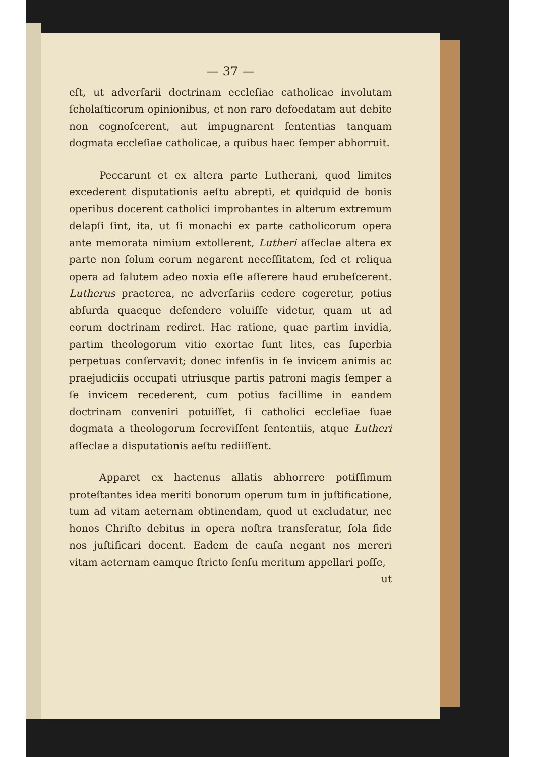— 37 —
eſt, ut adverſarii doctrinam eccleſiae catholicae involutam ſcholaſticorum opinionibus, et non raro defoedatam aut debite non cognoſcerent, aut impugnarent ſententias tanquam dogmata eccleſiae catholicae, a quibus haec ſemper abhorruit.
Peccarunt et ex altera parte Lutherani, quod limites excederent disputationis aeſtu abrepti, et quidquid de bonis operibus docerent catholici improbantes in alterum extremum delapſi ſint, ita, ut ſi monachi ex parte catholicorum opera ante memorata nimium extollerent, Lutheri aſſeclae altera ex parte non ſolum eorum negarent neceſſitatem, ſed et reliqua opera ad ſalutem adeo noxia eſſe aſſerere haud erubeſcerent. Lutherus praeterea, ne adverſariis cedere cogeretur, potius abſurda quaeque defendere voluiſſe videtur, quam ut ad eorum doctrinam rediret. Hac ratione, quae partim invidia, partim theologorum vitio exortae ſunt lites, eas ſuperbia perpetuas conſervavit; donec infenſis in ſe invicem animis ac praejudiciis occupati utriusque partis patroni magis ſemper a ſe invicem recederent, cum potius facillime in eandem doctrinam conveniri potuiſſet, ſi catholici eccleſiae ſuae dogmata a theologorum ſecreviſſent ſententiis, atque Lutheri aſſeclae a disputationis aeſtu rediiſſent.
Apparet ex hactenus allatis abhorrere potiſſimum proteſtantes idea meriti bonorum operum tum in juſtificatione, tum ad vitam aeternam obtinendam, quod ut excludatur, nec honos Chriſto debitus in opera noſtra transferatur, ſola fide nos juſtificari docent. Eadem de cauſa negant nos mereri vitam aeternam eamque ſtricto ſenſu meritum appellari poſſe,
ut